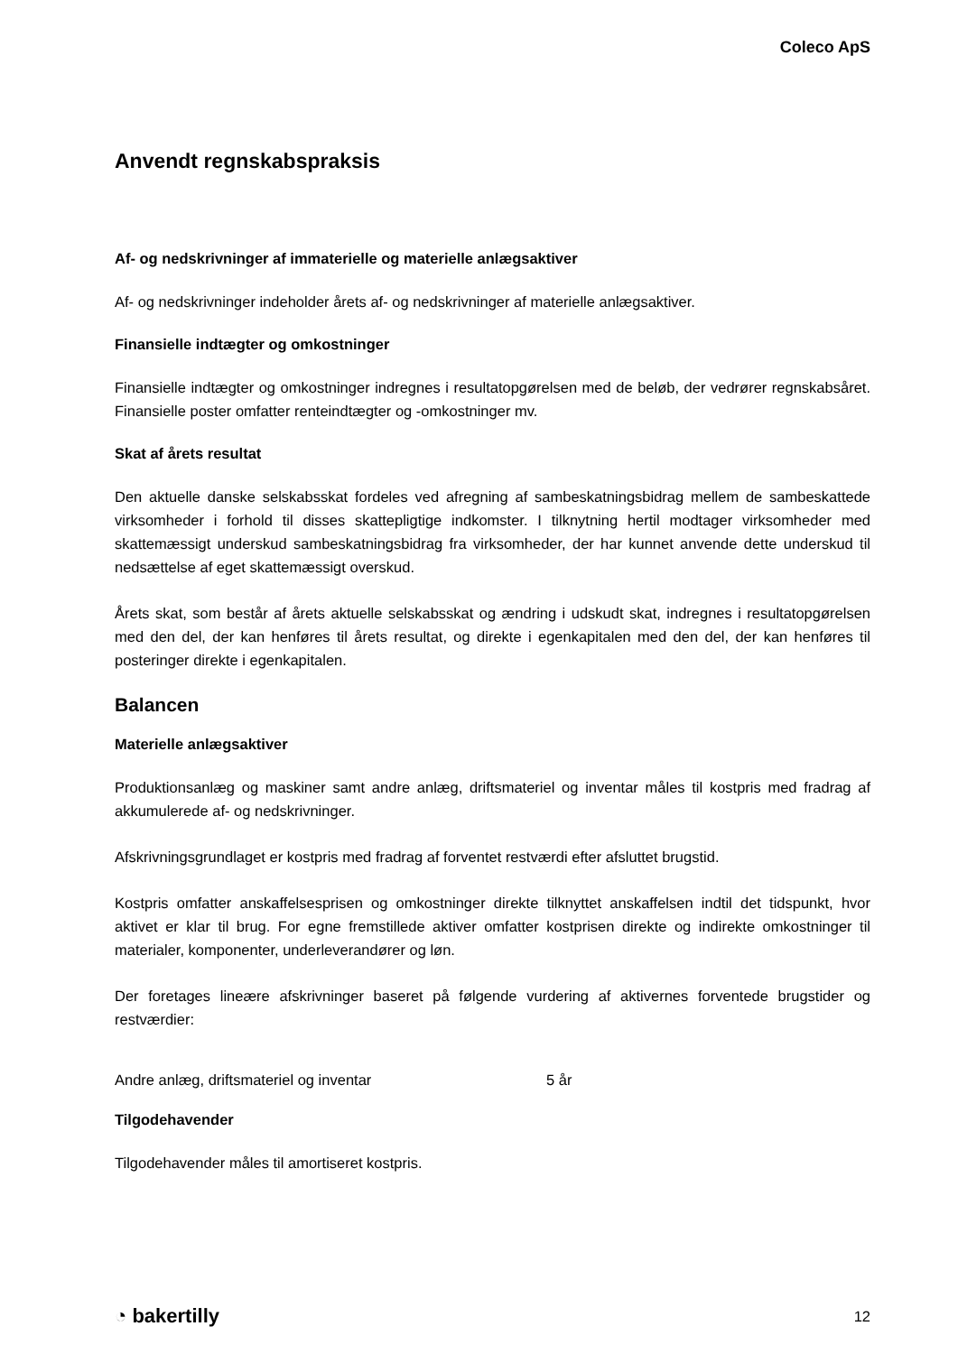Coleco ApS
Anvendt regnskabspraksis
Af- og nedskrivninger af immaterielle og materielle anlægsaktiver
Af- og nedskrivninger indeholder årets af- og nedskrivninger af materielle anlægsaktiver.
Finansielle indtægter og omkostninger
Finansielle indtægter og omkostninger indregnes i resultatopgørelsen med de beløb, der vedrører regnskabsåret. Finansielle poster omfatter renteindtægter og -omkostninger mv.
Skat af årets resultat
Den aktuelle danske selskabsskat fordeles ved afregning af sambeskatningsbidrag mellem de sambeskattede virksomheder i forhold til disses skattepligtige indkomster. I tilknytning hertil modtager virksomheder med skattemæssigt underskud sambeskatningsbidrag fra virksomheder, der har kunnet anvende dette underskud til nedsættelse af eget skattemæssigt overskud.
Årets skat, som består af årets aktuelle selskabsskat og ændring i udskudt skat, indregnes i resultatopgørelsen med den del, der kan henføres til årets resultat, og direkte i egenkapitalen med den del, der kan henføres til posteringer direkte i egenkapitalen.
Balancen
Materielle anlægsaktiver
Produktionsanlæg og maskiner samt andre anlæg, driftsmateriel og inventar måles til kostpris med fradrag af akkumulerede af- og nedskrivninger.
Afskrivningsgrundlaget er kostpris med fradrag af forventet restværdi efter afsluttet brugstid.
Kostpris omfatter anskaffelsesprisen og omkostninger direkte tilknyttet anskaffelsen indtil det tidspunkt, hvor aktivet er klar til brug. For egne fremstillede aktiver omfatter kostprisen direkte og indirekte omkostninger til materialer, komponenter, underleverandører og løn.
Der foretages lineære afskrivninger baseret på følgende vurdering af aktivernes forventede brugstider og restværdier:
| Andre anlæg, driftsmateriel og inventar | 5 år |
Tilgodehavender
Tilgodehavender måles til amortiseret kostpris.
◔ bakertilly 12